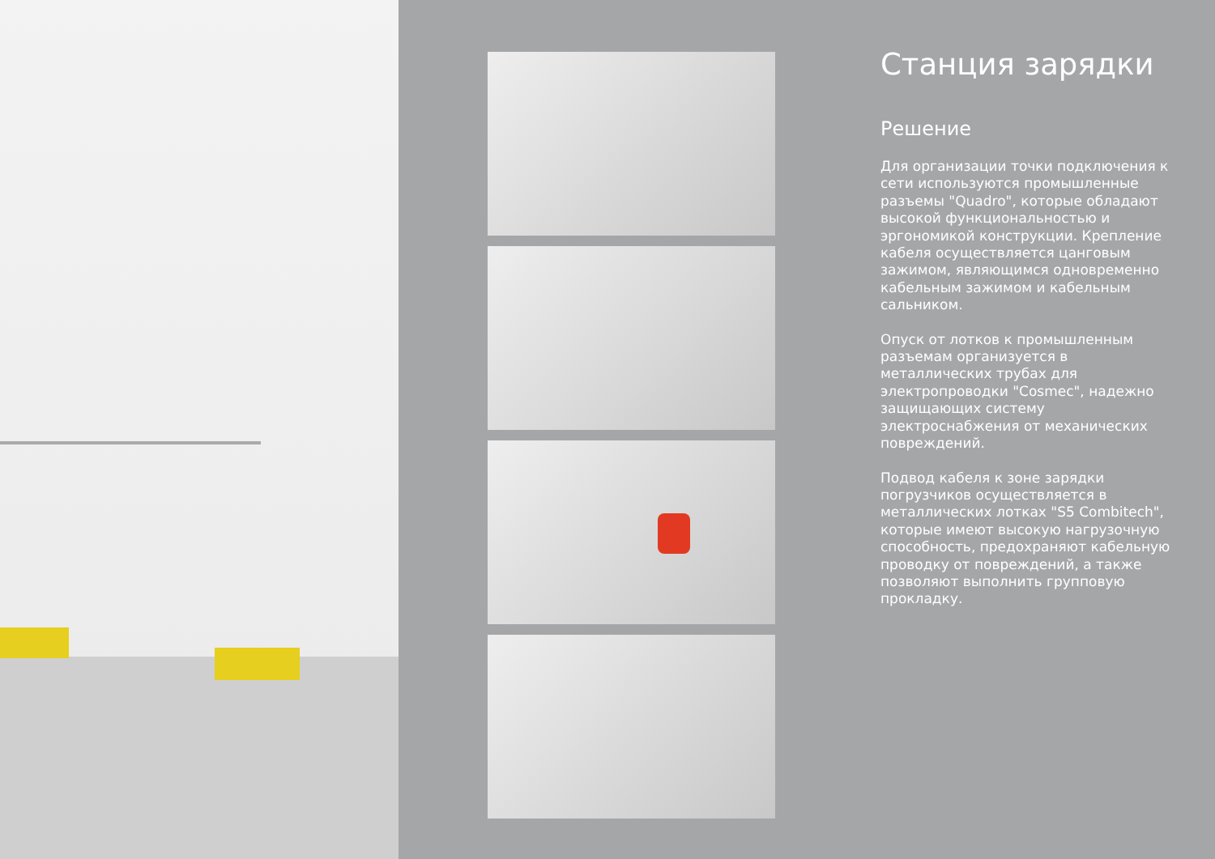Станция зарядки
Решение
Для организации точки подключения к сети используются промышленные разъемы "Quadro", которые обладают высокой функциональностью и эргономикой конструкции. Крепление кабеля осуществляется цанговым зажимом, являющимся одновременно кабельным зажимом и кабельным сальником.
Опуск от лотков к промышленным разъемам организуется в металлических трубах для электропроводки "Cosmec", надежно защищающих систему электроснабжения от механических повреждений.
Подвод кабеля к зоне зарядки погрузчиков осуществляется в металлических лотках "S5 Combitech", которые имеют высокую нагрузочную способность, предохраняют кабельную проводку от повреждений, а также позволяют выполнить групповую прокладку.